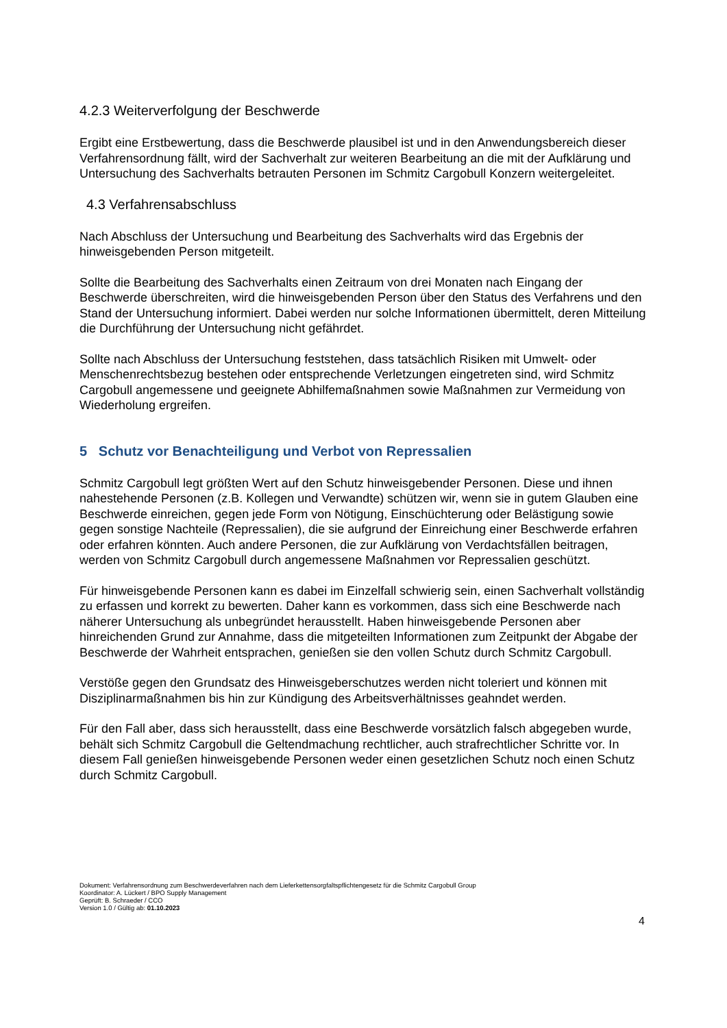4.2.3 Weiterverfolgung der Beschwerde
Ergibt eine Erstbewertung, dass die Beschwerde plausibel ist und in den Anwendungsbereich dieser Verfahrensordnung fällt, wird der Sachverhalt zur weiteren Bearbeitung an die mit der Aufklärung und Untersuchung des Sachverhalts betrauten Personen im Schmitz Cargobull Konzern weitergeleitet.
4.3 Verfahrensabschluss
Nach Abschluss der Untersuchung und Bearbeitung des Sachverhalts wird das Ergebnis der hinweisgebenden Person mitgeteilt.
Sollte die Bearbeitung des Sachverhalts einen Zeitraum von drei Monaten nach Eingang der Beschwerde überschreiten, wird die hinweisgebenden Person über den Status des Verfahrens und den Stand der Untersuchung informiert. Dabei werden nur solche Informationen übermittelt, deren Mitteilung die Durchführung der Untersuchung nicht gefährdet.
Sollte nach Abschluss der Untersuchung feststehen, dass tatsächlich Risiken mit Umwelt- oder Menschenrechtsbezug bestehen oder entsprechende Verletzungen eingetreten sind, wird Schmitz Cargobull angemessene und geeignete Abhilfemaßnahmen sowie Maßnahmen zur Vermeidung von Wiederholung ergreifen.
5 Schutz vor Benachteiligung und Verbot von Repressalien
Schmitz Cargobull legt größten Wert auf den Schutz hinweisgebender Personen. Diese und ihnen nahestehende Personen (z.B. Kollegen und Verwandte) schützen wir, wenn sie in gutem Glauben eine Beschwerde einreichen, gegen jede Form von Nötigung, Einschüchterung oder Belästigung sowie gegen sonstige Nachteile (Repressalien), die sie aufgrund der Einreichung einer Beschwerde erfahren oder erfahren könnten. Auch andere Personen, die zur Aufklärung von Verdachtsfällen beitragen, werden von Schmitz Cargobull durch angemessene Maßnahmen vor Repressalien geschützt.
Für hinweisgebende Personen kann es dabei im Einzelfall schwierig sein, einen Sachverhalt vollständig zu erfassen und korrekt zu bewerten. Daher kann es vorkommen, dass sich eine Beschwerde nach näherer Untersuchung als unbegründet herausstellt. Haben hinweisgebende Personen aber hinreichenden Grund zur Annahme, dass die mitgeteilten Informationen zum Zeitpunkt der Abgabe der Beschwerde der Wahrheit entsprachen, genießen sie den vollen Schutz durch Schmitz Cargobull.
Verstöße gegen den Grundsatz des Hinweisgeberschutzes werden nicht toleriert und können mit Disziplinarmaßnahmen bis hin zur Kündigung des Arbeitsverhältnisses geahndet werden.
Für den Fall aber, dass sich herausstellt, dass eine Beschwerde vorsätzlich falsch abgegeben wurde, behält sich Schmitz Cargobull die Geltendmachung rechtlicher, auch strafrechtlicher Schritte vor. In diesem Fall genießen hinweisgebende Personen weder einen gesetzlichen Schutz noch einen Schutz durch Schmitz Cargobull.
Dokument: Verfahrensordnung zum Beschwerdeverfahren nach dem Lieferkettensorgfaltspflichtengesetz für die Schmitz Cargobull Group
Koordinator: A. Lückert / BPO Supply Management
Geprüft: B. Schraeder / CCO
Version 1.0 / Gültig ab: 01.10.2023
4